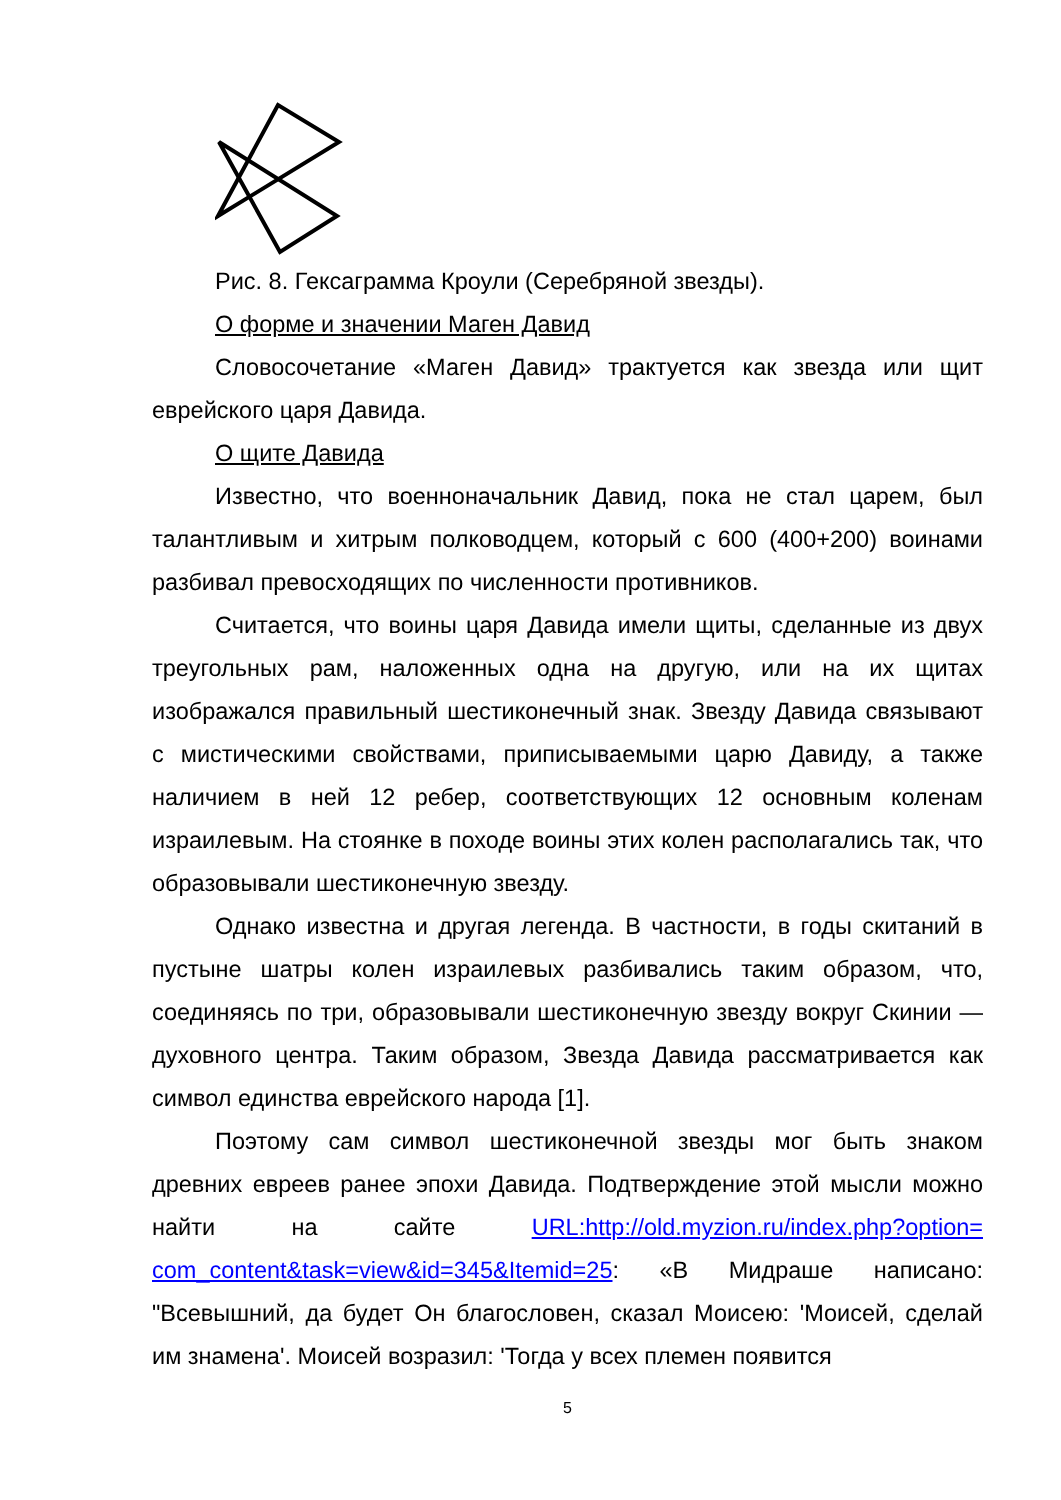Рис. 8. Гексаграмма Кроули (Серебряной звезды).
О форме и значении Маген Давид
Словосочетание «Маген Давид» трактуется как звезда или щит еврейского царя Давида.
О щите Давида
Известно, что военноначальник Давид, пока не стал царем, был талантливым и хитрым полководцем, который с 600 (400+200) воинами разбивал превосходящих по численности противников.
Считается, что воины царя Давида имели щиты, сделанные из двух треугольных рам, наложенных одна на другую, или на их щитах изображался правильный шестиконечный знак. Звезду Давида связывают с мистическими свойствами, приписываемыми царю Давиду, а также наличием в ней 12 ребер, соответствующих 12 основным коленам израилевым. На стоянке в походе воины этих колен располагались так, что образовывали шестиконечную звезду.
Однако известна и другая легенда. В частности, в годы скитаний в пустыне шатры колен израилевых разбивались таким образом, что, соединяясь по три, образовывали шестиконечную звезду вокруг Скинии — духовного центра. Таким образом, Звезда Давида рассматривается как символ единства еврейского народа [1].
Поэтому сам символ шестиконечной звезды мог быть знаком древних евреев ранее эпохи Давида. Подтверждение этой мысли можно найти на сайте URL:http://old.myzion.ru/index.php?option= com_content&task=view&id=345&Itemid=25: «В Мидраше написано: "Всевышний, да будет Он благословен, сказал Моисею: 'Моисей, сделай им знамена'. Моисей возразил: 'Тогда у всех племен появится
5